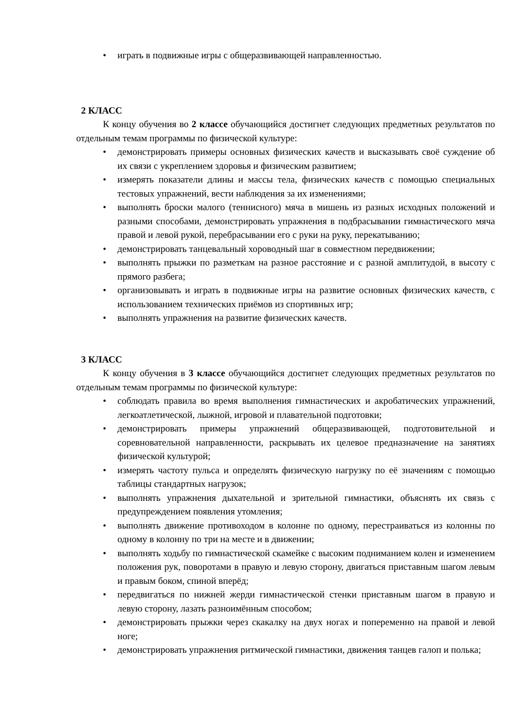• играть в подвижные игры с общеразвивающей направленностью.
2 КЛАСС
К концу обучения во 2 классе обучающийся достигнет следующих предметных результатов по отдельным темам программы по физической культуре:
• демонстрировать примеры основных физических качеств и высказывать своё суждение об их связи с укреплением здоровья и физическим развитием;
• измерять показатели длины и массы тела, физических качеств с помощью специальных тестовых упражнений, вести наблюдения за их изменениями;
• выполнять броски малого (теннисного) мяча в мишень из разных исходных положений и разными способами, демонстрировать упражнения в подбрасывании гимнастического мяча правой и левой рукой, перебрасывании его с руки на руку, перекатыванию;
• демонстрировать танцевальный хороводный шаг в совместном передвижении;
• выполнять прыжки по разметкам на разное расстояние и с разной амплитудой, в высоту с прямого разбега;
• организовывать и играть в подвижные игры на развитие основных физических качеств, с использованием технических приёмов из спортивных игр;
• выполнять упражнения на развитие физических качеств.
3 КЛАСС
К концу обучения в 3 классе обучающийся достигнет следующих предметных результатов по отдельным темам программы по физической культуре:
• соблюдать правила во время выполнения гимнастических и акробатических упражнений, легкоатлетической, лыжной, игровой и плавательной подготовки;
• демонстрировать примеры упражнений общеразвивающей, подготовительной и соревновательной направленности, раскрывать их целевое предназначение на занятиях физической культурой;
• измерять частоту пульса и определять физическую нагрузку по её значениям с помощью таблицы стандартных нагрузок;
• выполнять упражнения дыхательной и зрительной гимнастики, объяснять их связь с предупреждением появления утомления;
• выполнять движение противоходом в колонне по одному, перестраиваться из колонны по одному в колонну по три на месте и в движении;
• выполнять ходьбу по гимнастической скамейке с высоким подниманием колен и изменением положения рук, поворотами в правую и левую сторону, двигаться приставным шагом левым и правым боком, спиной вперёд;
• передвигаться по нижней жерди гимнастической стенки приставным шагом в правую и левую сторону, лазать разноимённым способом;
• демонстрировать прыжки через скакалку на двух ногах и попеременно на правой и левой ноге;
• демонстрировать упражнения ритмической гимнастики, движения танцев галоп и полька;